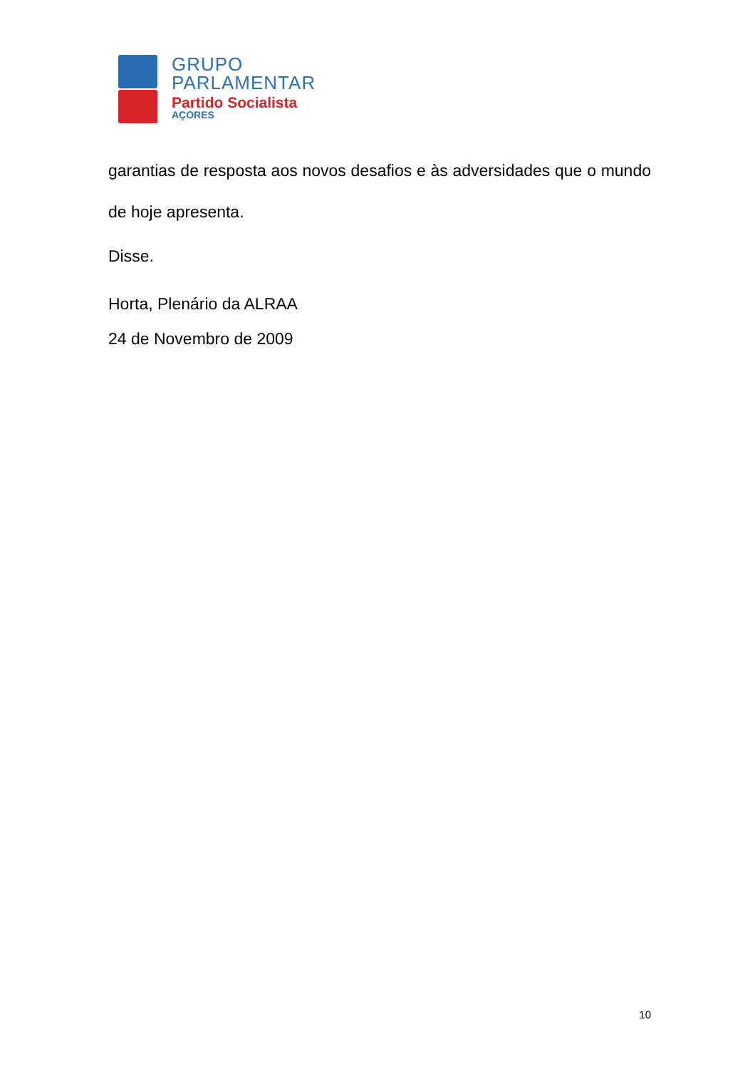GRUPO
PARLAMENTAR
Partido Socialista
AÇORES
garantias de resposta aos novos desafios e às adversidades que o mundo de hoje apresenta.
Disse.
Horta, Plenário da ALRAA
24 de Novembro de 2009
10